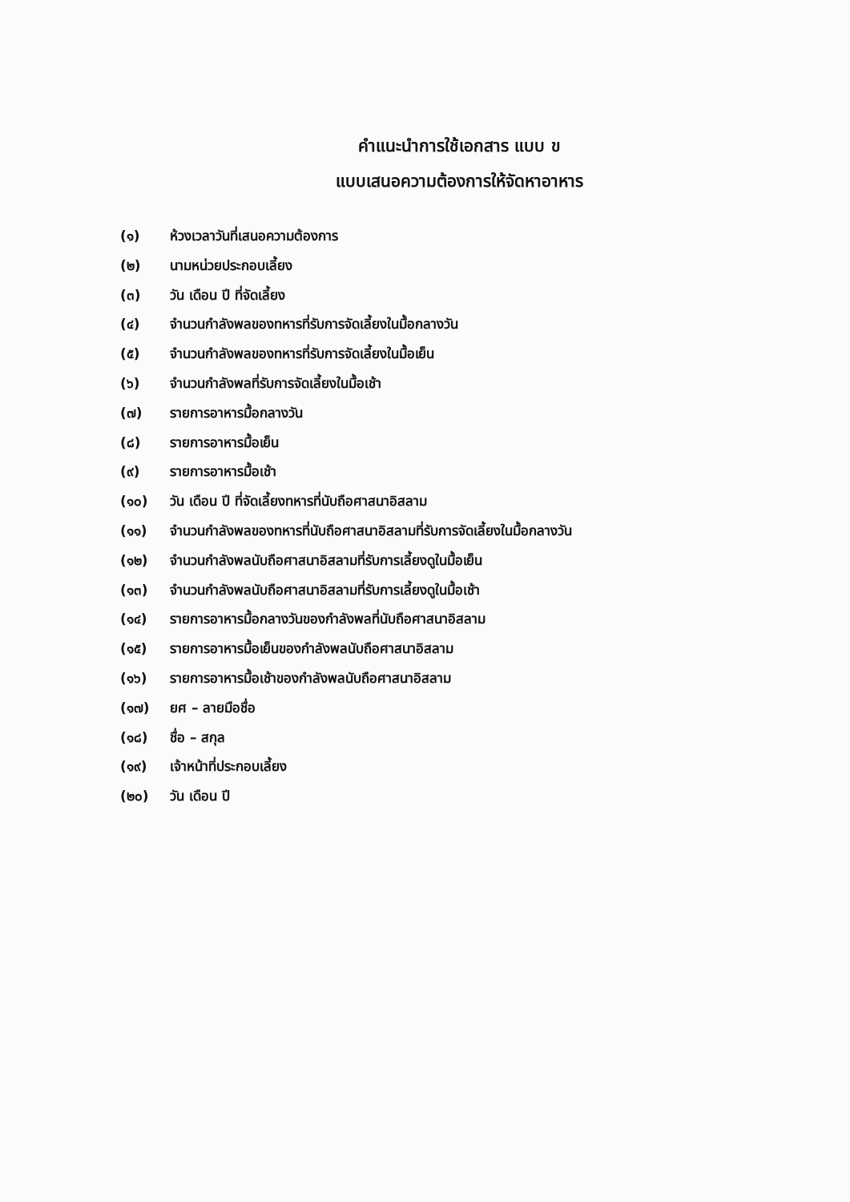คำแนะนำการใช้เอกสาร แบบ ข
แบบเสนอความต้องการให้จัดหาอาหาร
(๑) ห้วงเวลาวันที่เสนอความต้องการ
(๒) นามหน่วยประกอบเลี้ยง
(๓) วัน เดือน ปี ที่จัดเลี้ยง
(๔) จำนวนกำลังพลของทหารที่รับการจัดเลี้ยงในมื้อกลางวัน
(๕) จำนวนกำลังพลของทหารที่รับการจัดเลี้ยงในมื้อเย็น
(๖) จำนวนกำลังพลที่รับการจัดเลี้ยงในมื้อเช้า
(๗) รายการอาหารมื้อกลางวัน
(๘) รายการอาหารมื้อเย็น
(๙) รายการอาหารมื้อเช้า
(๑๐) วัน เดือน ปี ที่จัดเลี้ยงทหารที่นับถือศาสนาอิสลาม
(๑๑) จำนวนกำลังพลของทหารที่นับถือศาสนาอิสลามที่รับการจัดเลี้ยงในมื้อกลางวัน
(๑๒) จำนวนกำลังพลนับถือศาสนาอิสลามที่รับการเลี้ยงดูในมื้อเย็น
(๑๓) จำนวนกำลังพลนับถือศาสนาอิสลามที่รับการเลี้ยงดูในมื้อเช้า
(๑๔) รายการอาหารมื้อกลางวันของกำลังพลที่นับถือศาสนาอิสลาม
(๑๕) รายการอาหารมื้อเย็นของกำลังพลนับถือศาสนาอิสลาม
(๑๖) รายการอาหารมื้อเช้าของกำลังพลนับถือศาสนาอิสลาม
(๑๗) ยศ – ลายมือชื่อ
(๑๘) ชื่อ – สกุล
(๑๙) เจ้าหน้าที่ประกอบเลี้ยง
(๒๐) วัน เดือน ปี